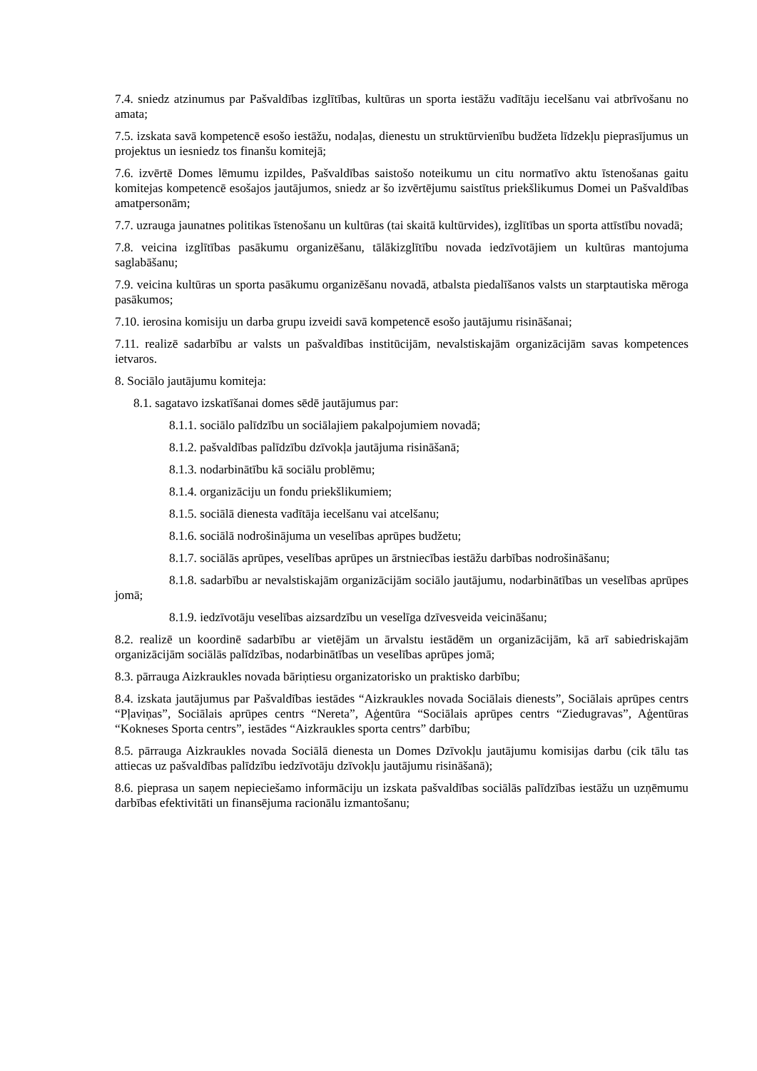7.4. sniedz atzinumus par Pašvaldības izglītības, kultūras un sporta iestāžu vadītāju iecelšanu vai atbrīvošanu no amata;
7.5. izskata savā kompetencē esošo iestāžu, nodaļas, dienestu un struktūrvienību budžeta līdzekļu pieprasījumus un projektus un iesniedz tos finanšu komitejā;
7.6. izvērtē Domes lēmumu izpildes, Pašvaldības saistošo noteikumu un citu normatīvo aktu īstenošanas gaitu komitejas kompetencē esošajos jautājumos, sniedz ar šo izvērtējumu saistītus priekšlikumus Domei un Pašvaldības amatpersonām;
7.7. uzrauga jaunatnes politikas īstenošanu un kultūras (tai skaitā kultūrvides), izglītības un sporta attīstību novadā;
7.8. veicina izglītības pasākumu organizēšanu, tālākizglītību novada iedzīvotājiem un kultūras mantojuma saglabāšanu;
7.9. veicina kultūras un sporta pasākumu organizēšanu novadā, atbalsta piedalīšanos valsts un starptautiska mēroga pasākumos;
7.10. ierosina komisiju un darba grupu izveidi savā kompetencē esošo jautājumu risināšanai;
7.11. realizē sadarbību ar valsts un pašvaldības institūcijām, nevalstiskajām organizācijām savas kompetences ietvaros.
8. Sociālo jautājumu komiteja:
8.1. sagatavo izskatīšanai domes sēdē jautājumus par:
8.1.1. sociālo palīdzību un sociālajiem pakalpojumiem novadā;
8.1.2. pašvaldības palīdzību dzīvokļa jautājuma risināšanā;
8.1.3. nodarbinātību kā sociālu problēmu;
8.1.4. organizāciju un fondu priekšlikumiem;
8.1.5. sociālā dienesta vadītāja iecelšanu vai atcelšanu;
8.1.6. sociālā nodrošinājuma un veselības aprūpes budžetu;
8.1.7. sociālās aprūpes, veselības aprūpes un ārstniecības iestāžu darbības nodrošināšanu;
8.1.8. sadarbību ar nevalstiskajām organizācijām sociālo jautājumu, nodarbinātības un veselības aprūpes jomā;
8.1.9. iedzīvotāju veselības aizsardzību un veselīga dzīvesveida veicināšanu;
8.2. realizē un koordinē sadarbību ar vietējām un ārvalstu iestādēm un organizācijām, kā arī sabiedriskajām organizācijām sociālās palīdzības, nodarbinātības un veselības aprūpes jomā;
8.3. pārrauga Aizkraukles novada bāriņtiesu organizatorisko un praktisko darbību;
8.4. izskata jautājumus par Pašvaldības iestādes “Aizkraukles novada Sociālais dienests”, Sociālais aprūpes centrs “Pļaviņas”, Sociālais aprūpes centrs “Nereta”, Aģentūra “Sociālais aprūpes centrs “Ziedugravas”, Aģentūras “Kokneses Sporta centrs”, iestādes “Aizkraukles sporta centrs” darbību;
8.5. pārrauga Aizkraukles novada Sociālā dienesta un Domes Dzīvokļu jautājumu komisijas darbu (cik tālu tas attiecas uz pašvaldības palīdzību iedzīvotāju dzīvokļu jautājumu risināšanā);
8.6. pieprasa un saņem nepieciešamo informāciju un izskata pašvaldības sociālās palīdzības iestāžu un uzņēmumu darbības efektivitāti un finansējuma racionālu izmantošanu;